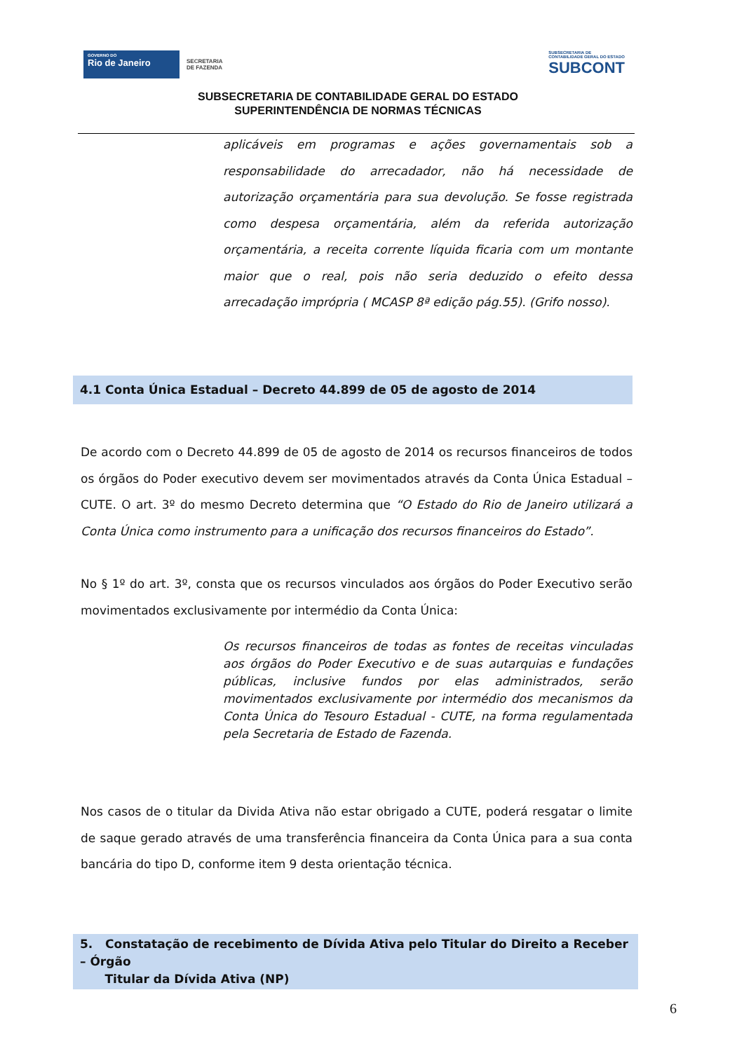GOVERNO DO
Rio de Janeiro
SECRETARIA
DE FAZENDA
SUBSECRETARIA DE
CONTABILIDADE GERAL DO ESTADO
SUBCONT
SUBSECRETARIA DE CONTABILIDADE GERAL DO ESTADO
SUPERINTENDÊNCIA DE NORMAS TÉCNICAS
aplicáveis em programas e ações governamentais sob a responsabilidade do arrecadador, não há necessidade de autorização orçamentária para sua devolução. Se fosse registrada como despesa orçamentária, além da referida autorização orçamentária, a receita corrente líquida ficaria com um montante maior que o real, pois não seria deduzido o efeito dessa arrecadação imprópria ( MCASP 8ª edição pág.55). (Grifo nosso).
4.1 Conta Única Estadual – Decreto 44.899 de 05 de agosto de 2014
De acordo com o Decreto 44.899 de 05 de agosto de 2014 os recursos financeiros de todos os órgãos do Poder executivo devem ser movimentados através da Conta Única Estadual – CUTE. O art. 3º do mesmo Decreto determina que “O Estado do Rio de Janeiro utilizará a Conta Única como instrumento para a unificação dos recursos financeiros do Estado”.
No § 1º do art. 3º, consta que os recursos vinculados aos órgãos do Poder Executivo serão movimentados exclusivamente por intermédio da Conta Única:
Os recursos financeiros de todas as fontes de receitas vinculadas aos órgãos do Poder Executivo e de suas autarquias e fundações públicas, inclusive fundos por elas administrados, serão movimentados exclusivamente por intermédio dos mecanismos da Conta Única do Tesouro Estadual - CUTE, na forma regulamentada pela Secretaria de Estado de Fazenda.
Nos casos de o titular da Divida Ativa não estar obrigado a CUTE, poderá resgatar o limite de saque gerado através de uma transferência financeira da Conta Única para a sua conta bancária do tipo D, conforme item 9 desta orientação técnica.
5. Constatação de recebimento de Dívida Ativa pelo Titular do Direito a Receber – Órgão
Titular da Dívida Ativa (NP)
6